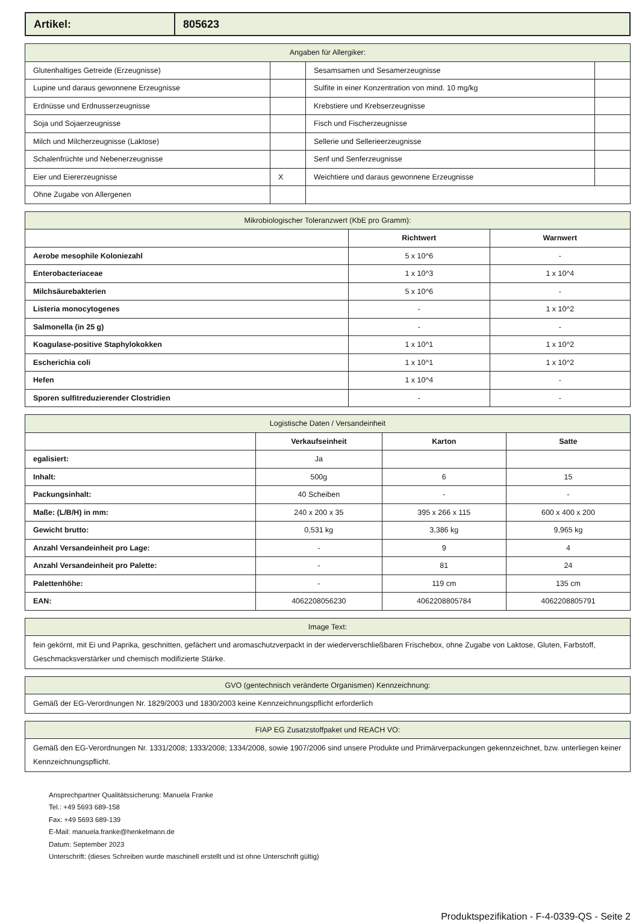| Artikel: | 805623 |
| Angaben für Allergiker: | | | |
| --- | --- | --- | --- |
| Glutenhaltiges Getreide (Erzeugnisse) | | Sesamsamen und Sesamerzeugnisse | |
| Lupine und daraus gewonnene Erzeugnisse | | Sulfite in einer Konzentration von mind. 10 mg/kg | |
| Erdnüsse und Erdnusserzeugnisse | | Krebstiere und Krebserzeugnisse | |
| Soja und Sojaerzeugnisse | | Fisch und Fischerzeugnisse | |
| Milch und Milcherzeugnisse (Laktose) | | Sellerie und Sellerieerzeugnisse | |
| Schalenfrüchte und Nebenerzeugnisse | | Senf und Senferzeugnisse | |
| Eier und Eiererzeugnisse | X | Weichtiere und daraus gewonnene Erzeugnisse | |
| Ohne Zugabe von Allergenen | | | |
| Mikrobiologischer Toleranzwert (KbE pro Gramm): | | |
| --- | --- | --- |
| | Richtwert | Warnwert |
| Aerobe mesophile Koloniezahl | 5 x 10^6 | - |
| Enterobacteriaceae | 1 x 10^3 | 1 x 10^4 |
| Milchsäurebakterien | 5 x 10^6 | - |
| Listeria monocytogenes | - | 1 x 10^2 |
| Salmonella (in 25 g) | - | - |
| Koagulase-positive Staphylokokken | 1 x 10^1 | 1 x 10^2 |
| Escherichia coli | 1 x 10^1 | 1 x 10^2 |
| Hefen | 1 x 10^4 | - |
| Sporen sulfitreduzierender Clostridien | - | - |
| Logistische Daten / Versandeinheit | | | |
| --- | --- | --- | --- |
| | Verkaufseinheit | Karton | Satte |
| egalisiert: | Ja | | |
| Inhalt: | 500g | 6 | 15 |
| Packungsinhalt: | 40 Scheiben | - | - |
| Maße: (L/B/H) in mm: | 240 x 200 x 35 | 395 x 266 x 115 | 600 x 400 x 200 |
| Gewicht brutto: | 0,531 kg | 3,386 kg | 9,965 kg |
| Anzahl Versandeinheit pro Lage: | - | 9 | 4 |
| Anzahl Versandeinheit pro Palette: | - | 81 | 24 |
| Palettenhöhe: | - | 119 cm | 135 cm |
| EAN: | 4062208056230 | 4062208805784 | 4062208805791 |
| Image Text: |
| --- |
| fein gekörnt, mit Ei und Paprika, geschnitten, gefächert und aromaschutzverpackt in der wiederverschließbaren Frischebox, ohne Zugabe von Laktose, Gluten, Farbstoff, Geschmacksverstärker und chemisch modifizierte Stärke. |
| GVO (gentechnisch veränderte Organismen) Kennzeichnung: |
| --- |
| Gemäß der EG-Verordnungen Nr. 1829/2003 und 1830/2003 keine Kennzeichnungspflicht erforderlich |
| FIAP EG Zusatzstoffpaket und REACH VO: |
| --- |
| Gemäß den EG-Verordnungen Nr. 1331/2008; 1333/2008; 1334/2008, sowie 1907/2006 sind unsere Produkte und Primärverpackungen gekennzeichnet, bzw. unterliegen keiner Kennzeichnungspflicht. |
Ansprechpartner Qualitätssicherung: Manuela Franke
Tel.: +49 5693 689-158
Fax: +49 5693 689-139
E-Mail: manuela.franke@henkelmann.de
Datum: September 2023
Unterschrift: (dieses Schreiben wurde maschinell erstellt und ist ohne Unterschrift gültig)
Produktspezifikation - F-4-0339-QS - Seite 2